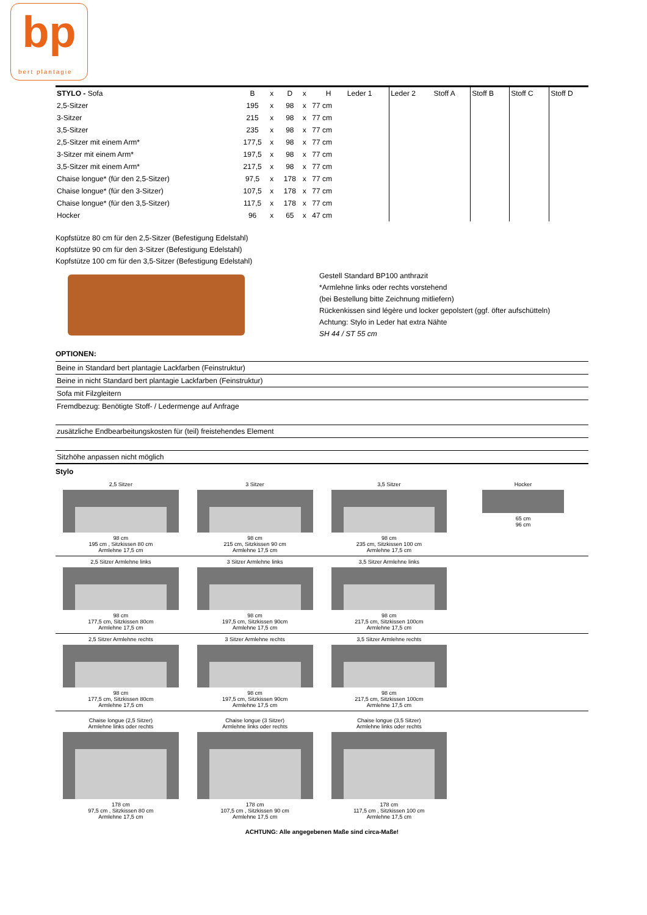bp
bert plantagie
| STYLO - Sofa | B | x | D | x | H | Leder 1 | Leder 2 | Stoff A | Stoff B | Stoff C | Stoff D |
| --- | --- | --- | --- | --- | --- | --- | --- | --- | --- | --- | --- |
| 2,5-Sitzer | 195 | x | 98 | x | 77 cm | | | | | | |
| 3-Sitzer | 215 | x | 98 | x | 77 cm | | | | | | |
| 3,5-Sitzer | 235 | x | 98 | x | 77 cm | | | | | | |
| 2,5-Sitzer mit einem Arm* | 177,5 | x | 98 | x | 77 cm | | | | | | |
| 3-Sitzer mit einem Arm* | 197,5 | x | 98 | x | 77 cm | | | | | | |
| 3,5-Sitzer mit einem Arm* | 217,5 | x | 98 | x | 77 cm | | | | | | |
| Chaise longue* (für den 2,5-Sitzer) | 97,5 | x | 178 | x | 77 cm | | | | | | |
| Chaise longue* (für den 3-Sitzer) | 107,5 | x | 178 | x | 77 cm | | | | | | |
| Chaise longue* (für den 3,5-Sitzer) | 117,5 | x | 178 | x | 77 cm | | | | | | |
| Hocker | 96 | x | 65 | x | 47 cm | | | | | | |
Kopfstütze 80 cm für den 2,5-Sitzer (Befestigung Edelstahl)
Kopfstütze 90 cm für den 3-Sitzer (Befestigung Edelstahl)
Kopfstütze 100 cm für den 3,5-Sitzer (Befestigung Edelstahl)
Gestell Standard BP100 anthrazit
*Armlehne links oder rechts vorstehend
(bei Bestellung bitte Zeichnung mitliefern)
Rückenkissen sind légère und locker gepolstert (ggf. öfter aufschütteln)
Achtung: Stylo in Leder hat extra Nähte
SH 44 / ST 55 cm
OPTIONEN:
| Beine in Standard bert plantagie Lackfarben (Feinstruktur) |
| Beine in nicht Standard bert plantagie Lackfarben (Feinstruktur) |
| Sofa mit Filzgleitern |
| Fremdbezug: Benötigte Stoff- / Ledermenge auf Anfrage |
| zusätzliche Endbearbeitungskosten für (teil) freistehendes Element |
| Sitzhöhe anpassen nicht möglich |
Stylo
2,5 Sitzer
98 cm
195 cm , Sitzkissen 80 cm
Armlehne 17,5 cm
3 Sitzer
98 cm
215 cm, Sitzkissen 90 cm
Armlehne 17,5 cm
3,5 Sitzer
98 cm
235 cm, Sitzkissen 100 cm
Armlehne 17,5 cm
Hocker
65 cm
96 cm
2,5 Sitzer Armlehne links
98 cm
177,5 cm, Sitzkissen 80cm
Armlehne 17,5 cm
3 Sitzer Armlehne links
98 cm
197,5 cm, Sitzkissen 90cm
Armlehne 17,5 cm
3,5 Sitzer Armlehne links
98 cm
217,5 cm, Sitzkissen 100cm
Armlehne 17,5 cm
2,5 Sitzer Armlehne rechts
98 cm
177,5 cm, Sitzkissen 80cm
Armlehne 17,5 cm
3 Sitzer Armlehne rechts
98 cm
197,5 cm, Sitzkissen 90cm
Armlehne 17,5 cm
3,5 Sitzer Armlehne rechts
98 cm
217,5 cm, Sitzkissen 100cm
Armlehne 17,5 cm
Chaise longue (2,5 Sitzer)
Armlehne links oder rechts
178 cm
97,5 cm , Sitzkissen 80 cm
Armlehne 17,5 cm
Chaise longue (3 Sitzer)
Armlehne links oder rechts
178 cm
107,5 cm , Sitzkissen 90 cm
Armlehne 17,5 cm
Chaise longue (3,5 Sitzer)
Armlehne links oder rechts
178 cm
117,5 cm , Sitzkissen 100 cm
Armlehne 17,5 cm
ACHTUNG: Alle angegebenen Maße sind circa-Maße!